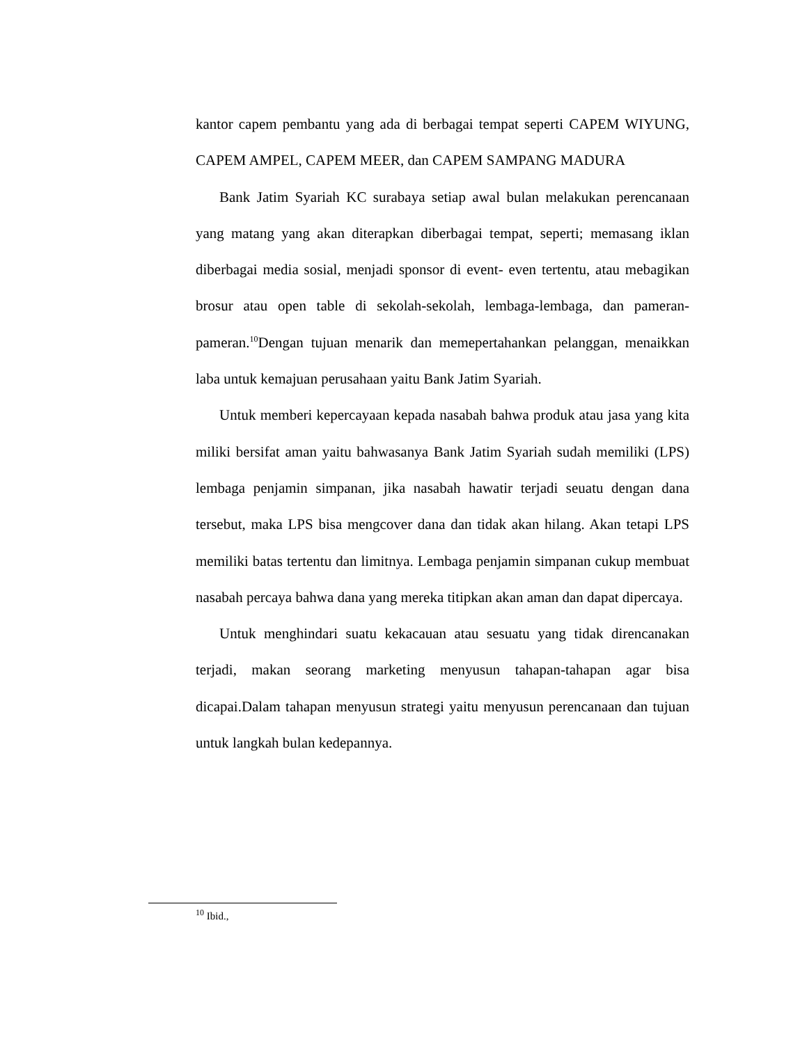kantor capem pembantu yang ada di berbagai tempat seperti CAPEM WIYUNG, CAPEM AMPEL, CAPEM MEER, dan CAPEM SAMPANG MADURA
Bank Jatim Syariah KC surabaya setiap awal bulan melakukan perencanaan yang matang yang akan diterapkan diberbagai tempat, seperti; memasang iklan diberbagai media sosial, menjadi sponsor di event- even tertentu, atau mebagikan brosur atau open table di sekolah-sekolah, lembaga-lembaga, dan pameran-pameran.<sup>10</sup>Dengan tujuan menarik dan memepertahankan pelanggan, menaikkan laba untuk kemajuan perusahaan yaitu Bank Jatim Syariah.
Untuk memberi kepercayaan kepada nasabah bahwa produk atau jasa yang kita miliki bersifat aman yaitu bahwasanya Bank Jatim Syariah sudah memiliki (LPS) lembaga penjamin simpanan, jika nasabah hawatir terjadi seuatu dengan dana tersebut, maka LPS bisa mengcover dana dan tidak akan hilang. Akan tetapi LPS memiliki batas tertentu dan limitnya. Lembaga penjamin simpanan cukup membuat nasabah percaya bahwa dana yang mereka titipkan akan aman dan dapat dipercaya.
Untuk menghindari suatu kekacauan atau sesuatu yang tidak direncanakan terjadi, makan seorang marketing menyusun tahapan-tahapan agar bisa dicapai.Dalam tahapan menyusun strategi yaitu menyusun perencanaan dan tujuan untuk langkah bulan kedepannya.
<sup>10</sup> Ibid.,